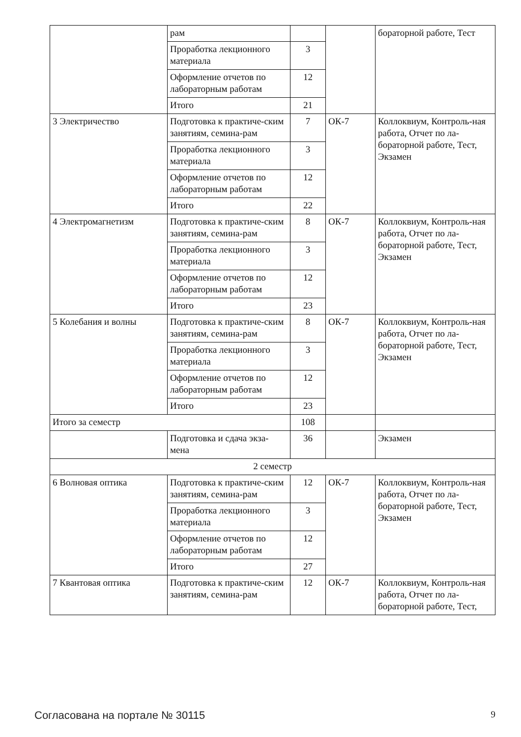| | рам | | | бораторной работе, Тест |
| | Проработка лекционного материала | 3 | | |
| | Оформление отчетов по лабораторным работам | 12 | | |
| | Итого | 21 | | |
| 3 Электричество | Подготовка к практиче-ским занятиям, семина-рам | 7 | ОК-7 | Коллоквиум, Контроль-ная работа, Отчет по ла-бораторной работе, Тест, Экзамен |
| | Проработка лекционного материала | 3 | | |
| | Оформление отчетов по лабораторным работам | 12 | | |
| | Итого | 22 | | |
| 4 Электромагнетизм | Подготовка к практиче-ским занятиям, семина-рам | 8 | ОК-7 | Коллоквиум, Контроль-ная работа, Отчет по ла-бораторной работе, Тест, Экзамен |
| | Проработка лекционного материала | 3 | | |
| | Оформление отчетов по лабораторным работам | 12 | | |
| | Итого | 23 | | |
| 5 Колебания и волны | Подготовка к практиче-ским занятиям, семина-рам | 8 | ОК-7 | Коллоквиум, Контроль-ная работа, Отчет по ла-бораторной работе, Тест, Экзамен |
| | Проработка лекционного материала | 3 | | |
| | Оформление отчетов по лабораторным работам | 12 | | |
| | Итого | 23 | | |
| Итого за семестр | | 108 | | |
| | Подготовка и сдача экза-мена | 36 | | Экзамен |
| 2 семестр | | | | |
| 6 Волновая оптика | Подготовка к практиче-ским занятиям, семина-рам | 12 | ОК-7 | Коллоквиум, Контроль-ная работа, Отчет по ла-бораторной работе, Тест, Экзамен |
| | Проработка лекционного материала | 3 | | |
| | Оформление отчетов по лабораторным работам | 12 | | |
| | Итого | 27 | | |
| 7 Квантовая оптика | Подготовка к практиче-ским занятиям, семина-рам | 12 | ОК-7 | Коллоквиум, Контроль-ная работа, Отчет по ла-бораторной работе, Тест, |
Согласована на портале № 30115 9